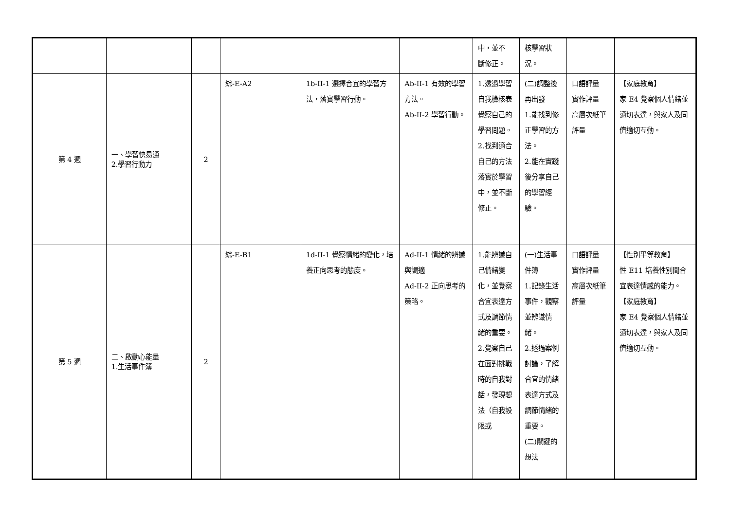| | | | | | | 中，並不 斷修正。 | 核學習狀 況。 | | |
| 第 4 週 | 一、學習快易通 2.學習行動力 | 2 | 綜-E-A2 | 1b-II-1 選擇合宜的學習方法，落實學習行動。 | Ab-II-1 有效的學習方法。 Ab-II-2 學習行動。 | 1.透過學習自我檢核表覺察自己的學習問題。 2.找到適合自己的方法落實於學習中，並不斷修正。 | (二)調整後再出發 1.能找到修正學習的方法。 2.能在實踐後分享自己的學習經驗。 | 口語評量 實作評量 高層次紙筆評量 | 【家庭教育】 家 E4 覺察個人情緒並適切表達，與家人及同儕適切互動。 |
| 第 5 週 | 二、啟動心能量 1.生活事件簿 | 2 | 綜-E-B1 | 1d-II-1 覺察情緒的變化，培養正向思考的態度。 | Ad-II-1 情緒的辨識與調適 Ad-II-2 正向思考的策略。 | 1.能辨識自己情緒變化，並覺察合宜表達方式及調節情緒的重要。 2.覺察自己在面對挑戰時的自我對話，發現想法（自我設限或 | (一)生活事件簿 1.記錄生活事件，觀察並辨識情緒。 2.透過案例討論，了解合宜的情緒表達方式及調節情緒的重要。 (二)關鍵的想法 | 口語評量 實作評量 高層次紙筆評量 | 【性別平等教育】 性 E11 培養性別間合宜表達情感的能力。 【家庭教育】 家 E4 覺察個人情緒並適切表達，與家人及同儕適切互動。 |